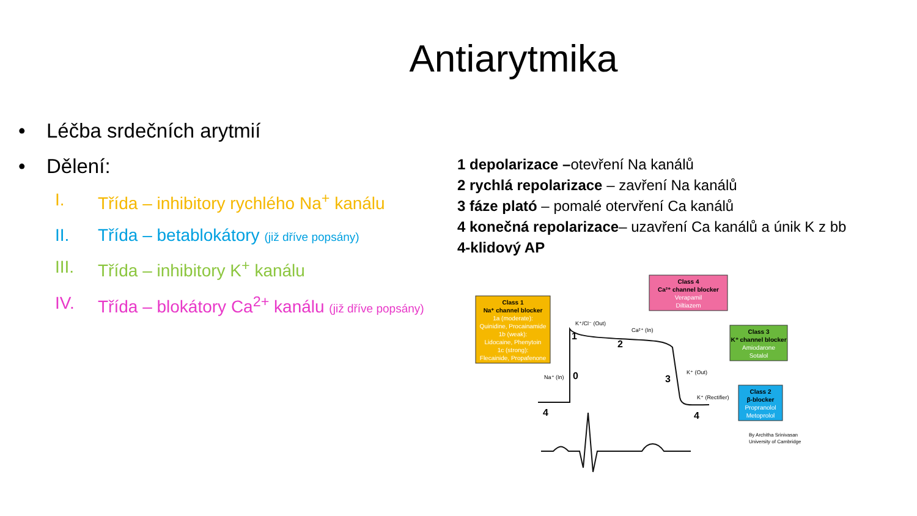Antiarytmika
• Léčba srdečních arytmií
• Dělení:
I. Třída – inhibitory rychlého Na<sup>+</sup> kanálu
II. Třída – betablokátory (již dříve popsány)
III. Třída – inhibitory K<sup>+</sup> kanálu
IV. Třída – blokátory Ca<sup>2+</sup> kanálu (již dříve popsány)
1 depolarizace –otevření Na kanálů
2 rychlá repolarizace – zavření Na kanálů
3 fáze plató – pomalé otervření Ca kanálů
4 konečná repolarizace– uzavření Ca kanálů a únik K z bb
4-klidový AP
Class 1
Na⁺ channel blocker
1a (moderate):
Quinidine, Procainamide
1b (weak):
Lidocaine, Phenytoin
1c (strong):
Flecainide, Propafenone
Class 4
Ca²⁺ channel blocker
Verapamil
Diltiazem
Class 3
K⁺ channel blocker
Amiodarone
Sotalol
Class 2
β-blocker
Propranolol
Metoprolol
1
2
0
3
4
4
K⁺/Cl⁻ (Out)
Ca²⁺ (In)
Na⁺ (In)
K⁺ (Out)
K⁺ (Rectifier)
By Architha Srinivasan
University of Cambridge